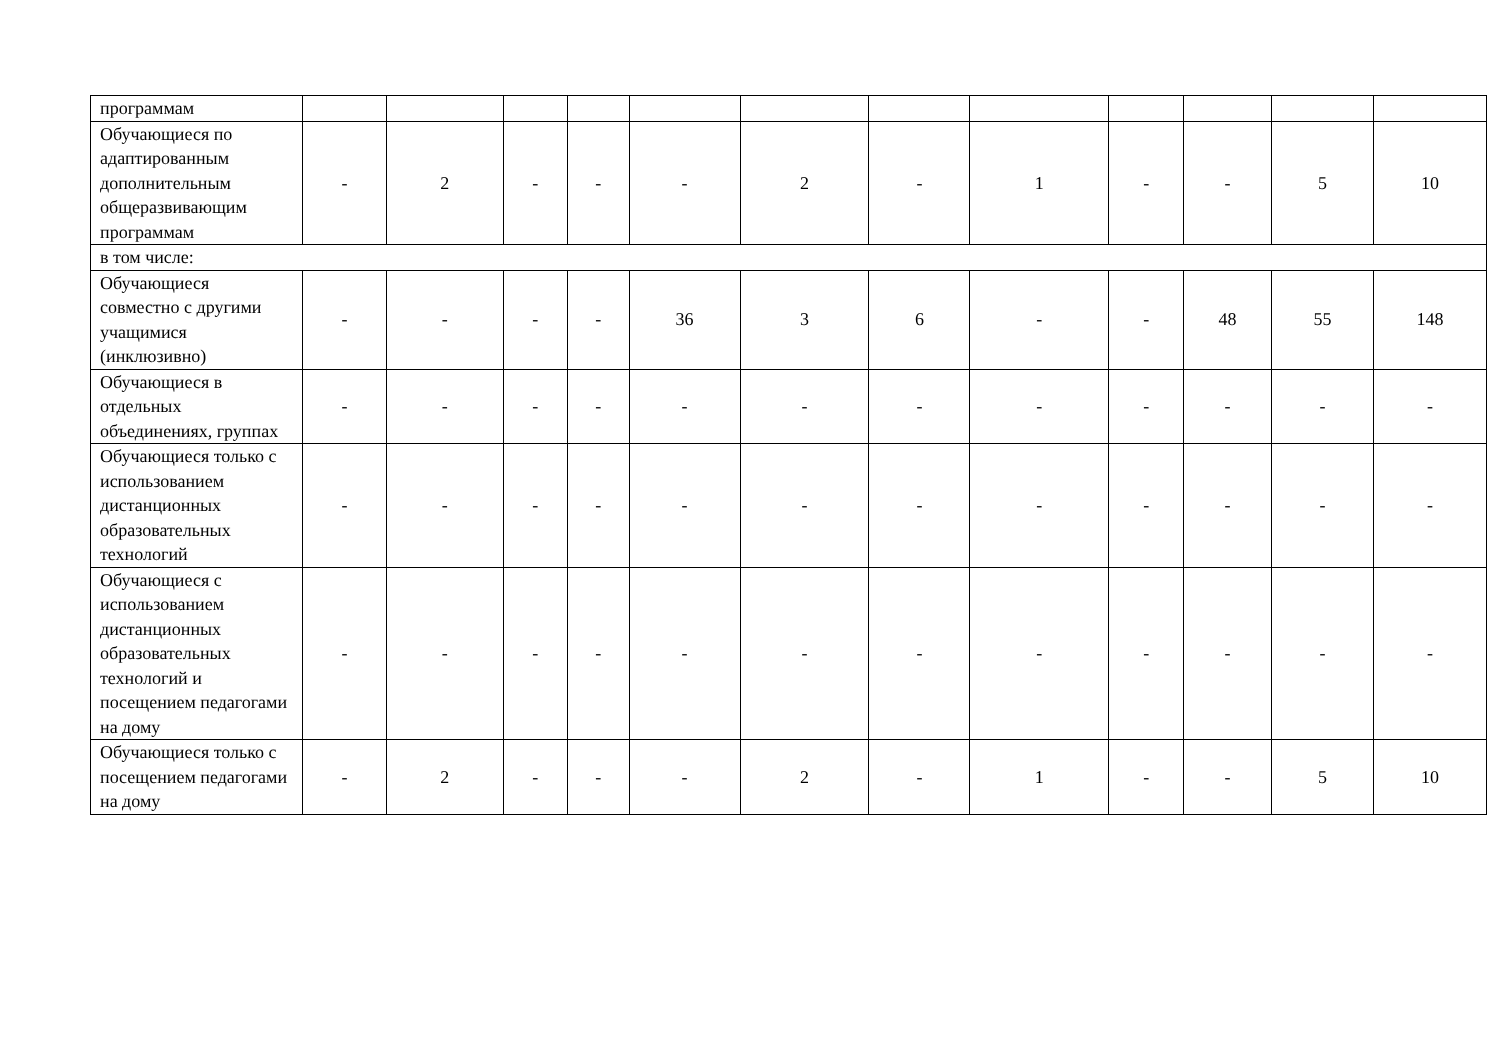| программам | | | | | | | | | | | | |
| Обучающиеся по адаптированным дополнительным общеразвивающим программам | - | 2 | - | - | - | 2 | - | 1 | - | - | 5 | 10 |
| в том числе: | | | | | | | | | | | | |
| Обучающиеся совместно с другими учащимися (инклюзивно) | - | - | - | - | 36 | 3 | 6 | - | - | 48 | 55 | 148 |
| Обучающиеся в отдельных объединениях, группах | - | - | - | - | - | - | - | - | - | - | - | - |
| Обучающиеся только с использованием дистанционных образовательных технологий | - | - | - | - | - | - | - | - | - | - | - | - |
| Обучающиеся с использованием дистанционных образовательных технологий и посещением педагогами на дому | - | - | - | - | - | - | - | - | - | - | - | - |
| Обучающиеся только с посещением педагогами на дому | - | 2 | - | - | - | 2 | - | 1 | - | - | 5 | 10 |